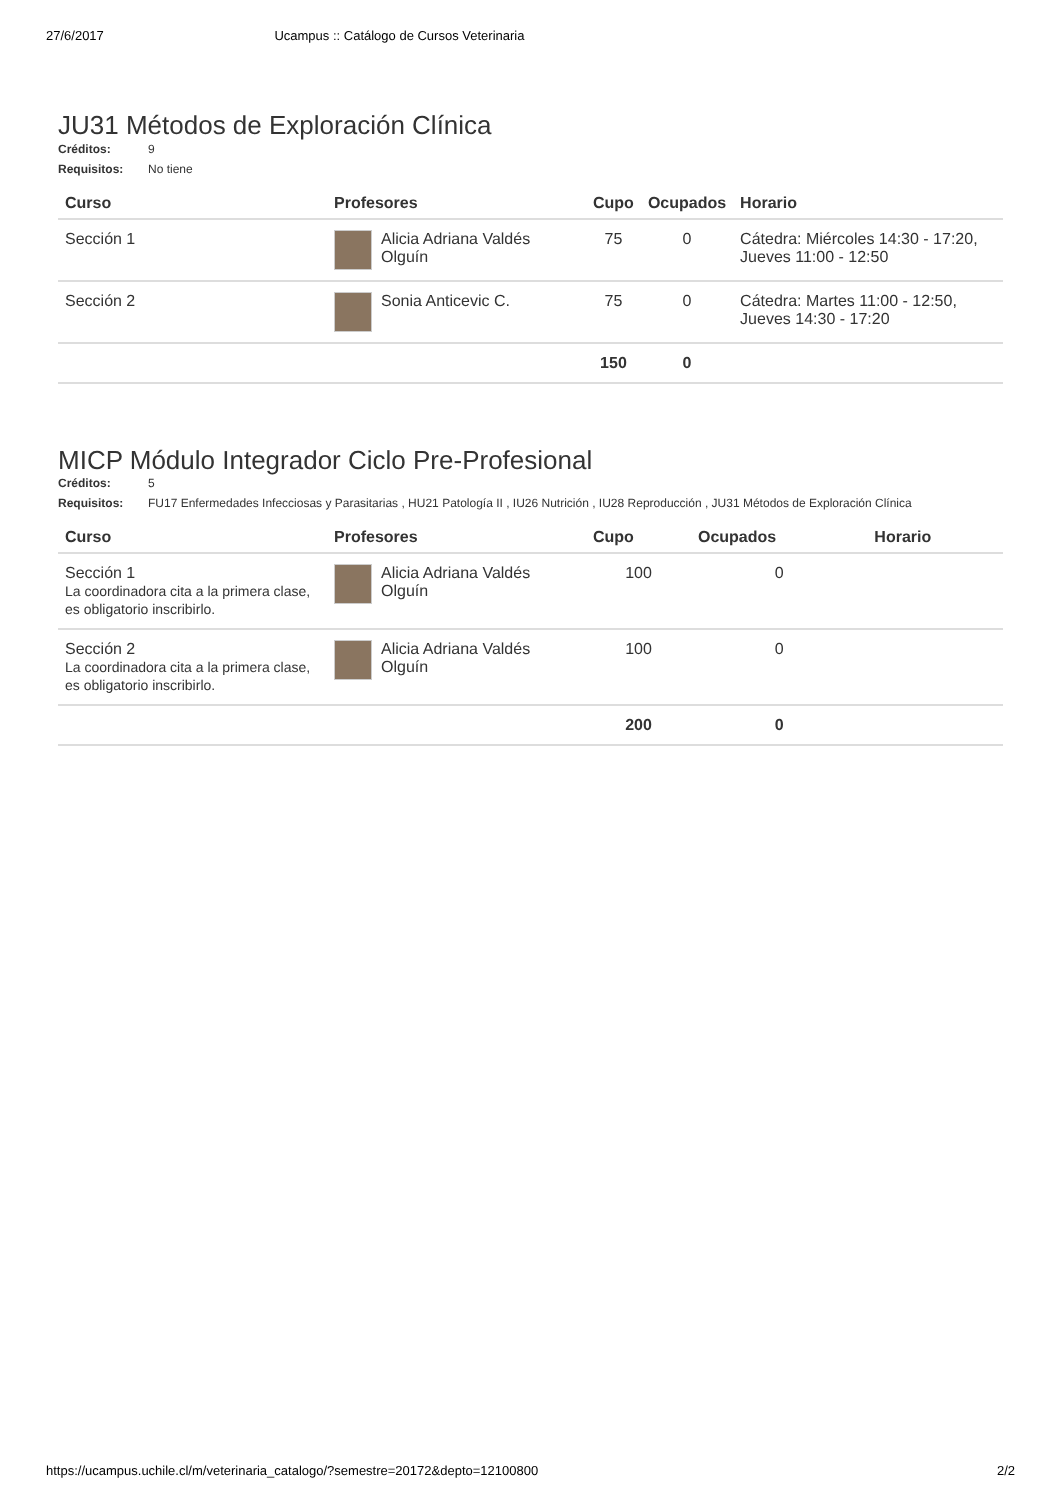27/6/2017 Ucampus :: Catálogo de Cursos Veterinaria
JU31 Métodos de Exploración Clínica
Créditos: 9 Requisitos: No tiene
| Curso | Profesores | Cupo | Ocupados | Horario |
| --- | --- | --- | --- | --- |
| Sección 1 | Alicia Adriana Valdés Olguín | 75 | 0 | Cátedra: Miércoles 14:30 - 17:20, Jueves 11:00 - 12:50 |
| Sección 2 | Sonia Anticevic C. | 75 | 0 | Cátedra: Martes 11:00 - 12:50, Jueves 14:30 - 17:20 |
| | | 150 | 0 | |
MICP Módulo Integrador Ciclo Pre-Profesional
Créditos: 5 Requisitos: FU17 Enfermedades Infecciosas y Parasitarias , HU21 Patología II , IU26 Nutrición , IU28 Reproducción , JU31 Métodos de Exploración Clínica
| Curso | Profesores | Cupo | Ocupados | Horario |
| --- | --- | --- | --- | --- |
| Sección 1 La coordinadora cita a la primera clase, es obligatorio inscribirlo. | Alicia Adriana Valdés Olguín | 100 | 0 | |
| Sección 2 La coordinadora cita a la primera clase, es obligatorio inscribirlo. | Alicia Adriana Valdés Olguín | 100 | 0 | |
| | | 200 | 0 | |
https://ucampus.uchile.cl/m/veterinaria_catalogo/?semestre=20172&depto=12100800 2/2